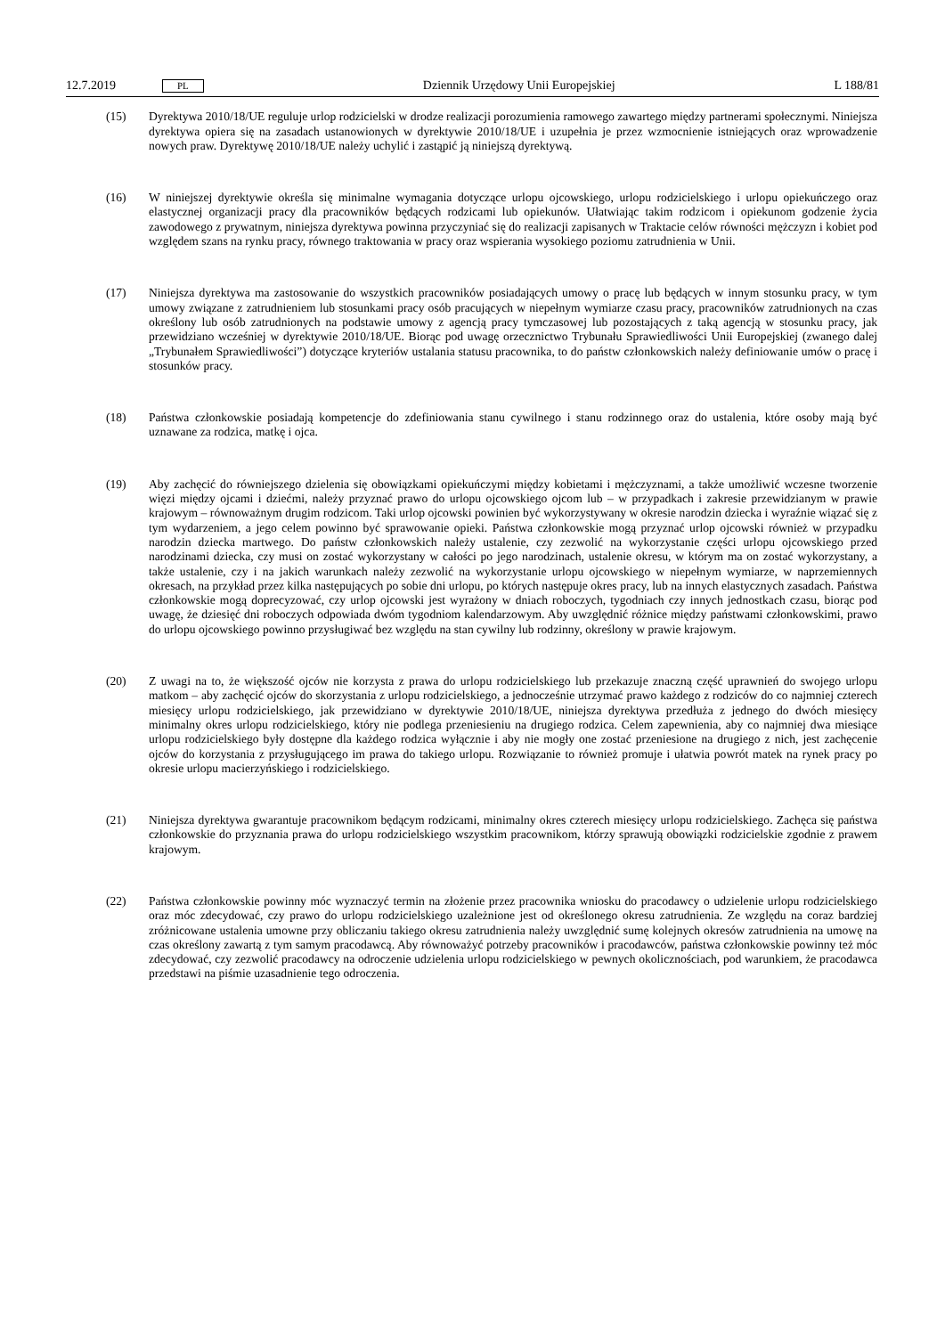12.7.2019 PL
Dziennik Urzędowy Unii Europejskiej L 188/81
(15) Dyrektywa 2010/18/UE reguluje urlop rodzicielski w drodze realizacji porozumienia ramowego zawartego między partnerami społecznymi. Niniejsza dyrektywa opiera się na zasadach ustanowionych w dyrektywie 2010/18/UE i uzupełnia je przez wzmocnienie istniejących oraz wprowadzenie nowych praw. Dyrektywę 2010/18/UE należy uchylić i zastąpić ją niniejszą dyrektywą.
(16) W niniejszej dyrektywie określa się minimalne wymagania dotyczące urlopu ojcowskiego, urlopu rodzicielskiego i urlopu opiekuńczego oraz elastycznej organizacji pracy dla pracowników będących rodzicami lub opiekunów. Ułatwiając takim rodzicom i opiekunom godzenie życia zawodowego z prywatnym, niniejsza dyrektywa powinna przyczyniać się do realizacji zapisanych w Traktacie celów równości mężczyzn i kobiet pod względem szans na rynku pracy, równego traktowania w pracy oraz wspierania wysokiego poziomu zatrudnienia w Unii.
(17) Niniejsza dyrektywa ma zastosowanie do wszystkich pracowników posiadających umowy o pracę lub będących w innym stosunku pracy, w tym umowy związane z zatrudnieniem lub stosunkami pracy osób pracujących w niepełnym wymiarze czasu pracy, pracowników zatrudnionych na czas określony lub osób zatrudnionych na podstawie umowy z agencją pracy tymczasowej lub pozostających z taką agencją w stosunku pracy, jak przewidziano wcześniej w dyrektywie 2010/18/UE. Biorąc pod uwagę orzecznictwo Trybunału Sprawiedliwości Unii Europejskiej (zwanego dalej „Trybunałem Sprawiedliwości”) dotyczące kryteriów ustalania statusu pracownika, to do państw członkowskich należy definiowanie umów o pracę i stosunków pracy.
(18) Państwa członkowskie posiadają kompetencje do zdefiniowania stanu cywilnego i stanu rodzinnego oraz do ustalenia, które osoby mają być uznawane za rodzica, matkę i ojca.
(19) Aby zachęcić do równiejszego dzielenia się obowiązkami opiekuńczymi między kobietami i mężczyznami, a także umożliwić wczesne tworzenie więzi między ojcami i dziećmi, należy przyznać prawo do urlopu ojcowskiego ojcom lub – w przypadkach i zakresie przewidzianym w prawie krajowym – równoważnym drugim rodzicom. Taki urlop ojcowski powinien być wykorzystywany w okresie narodzin dziecka i wyraźnie wiązać się z tym wydarzeniem, a jego celem powinno być sprawowanie opieki. Państwa członkowskie mogą przyznać urlop ojcowski również w przypadku narodzin dziecka martwego. Do państw członkowskich należy ustalenie, czy zezwolić na wykorzystanie części urlopu ojcowskiego przed narodzinami dziecka, czy musi on zostać wykorzystany w całości po jego narodzinach, ustalenie okresu, w którym ma on zostać wykorzystany, a także ustalenie, czy i na jakich warunkach należy zezwolić na wykorzystanie urlopu ojcowskiego w niepełnym wymiarze, w naprzemiennych okresach, na przykład przez kilka następujących po sobie dni urlopu, po których następuje okres pracy, lub na innych elastycznych zasadach. Państwa członkowskie mogą doprecyzować, czy urlop ojcowski jest wyrażony w dniach roboczych, tygodniach czy innych jednostkach czasu, biorąc pod uwagę, że dziesięć dni roboczych odpowiada dwóm tygodniom kalendarzowym. Aby uwzględnić różnice między państwami członkowskimi, prawo do urlopu ojcowskiego powinno przysługiwać bez względu na stan cywilny lub rodzinny, określony w prawie krajowym.
(20) Z uwagi na to, że większość ojców nie korzysta z prawa do urlopu rodzicielskiego lub przekazuje znaczną część uprawnień do swojego urlopu matkom – aby zachęcić ojców do skorzystania z urlopu rodzicielskiego, a jednocześnie utrzymać prawo każdego z rodziców do co najmniej czterech miesięcy urlopu rodzicielskiego, jak przewidziano w dyrektywie 2010/18/UE, niniejsza dyrektywa przedłuża z jednego do dwóch miesięcy minimalny okres urlopu rodzicielskiego, który nie podlega przeniesieniu na drugiego rodzica. Celem zapewnienia, aby co najmniej dwa miesiące urlopu rodzicielskiego były dostępne dla każdego rodzica wyłącznie i aby nie mogły one zostać przeniesione na drugiego z nich, jest zachęcenie ojców do korzystania z przysługującego im prawa do takiego urlopu. Rozwiązanie to również promuje i ułatwia powrót matek na rynek pracy po okresie urlopu macierzyńskiego i rodzicielskiego.
(21) Niniejsza dyrektywa gwarantuje pracownikom będącym rodzicami, minimalny okres czterech miesięcy urlopu rodzicielskiego. Zachęca się państwa członkowskie do przyznania prawa do urlopu rodzicielskiego wszystkim pracownikom, którzy sprawują obowiązki rodzicielskie zgodnie z prawem krajowym.
(22) Państwa członkowskie powinny móc wyznaczyć termin na złożenie przez pracownika wniosku do pracodawcy o udzielenie urlopu rodzicielskiego oraz móc zdecydować, czy prawo do urlopu rodzicielskiego uzależnione jest od określonego okresu zatrudnienia. Ze względu na coraz bardziej zróżnicowane ustalenia umowne przy obliczaniu takiego okresu zatrudnienia należy uwzględnić sumę kolejnych okresów zatrudnienia na umowę na czas określony zawartą z tym samym pracodawcą. Aby równoważyć potrzeby pracowników i pracodawców, państwa członkowskie powinny też móc zdecydować, czy zezwolić pracodawcy na odroczenie udzielenia urlopu rodzicielskiego w pewnych okolicznościach, pod warunkiem, że pracodawca przedstawi na piśmie uzasadnienie tego odroczenia.